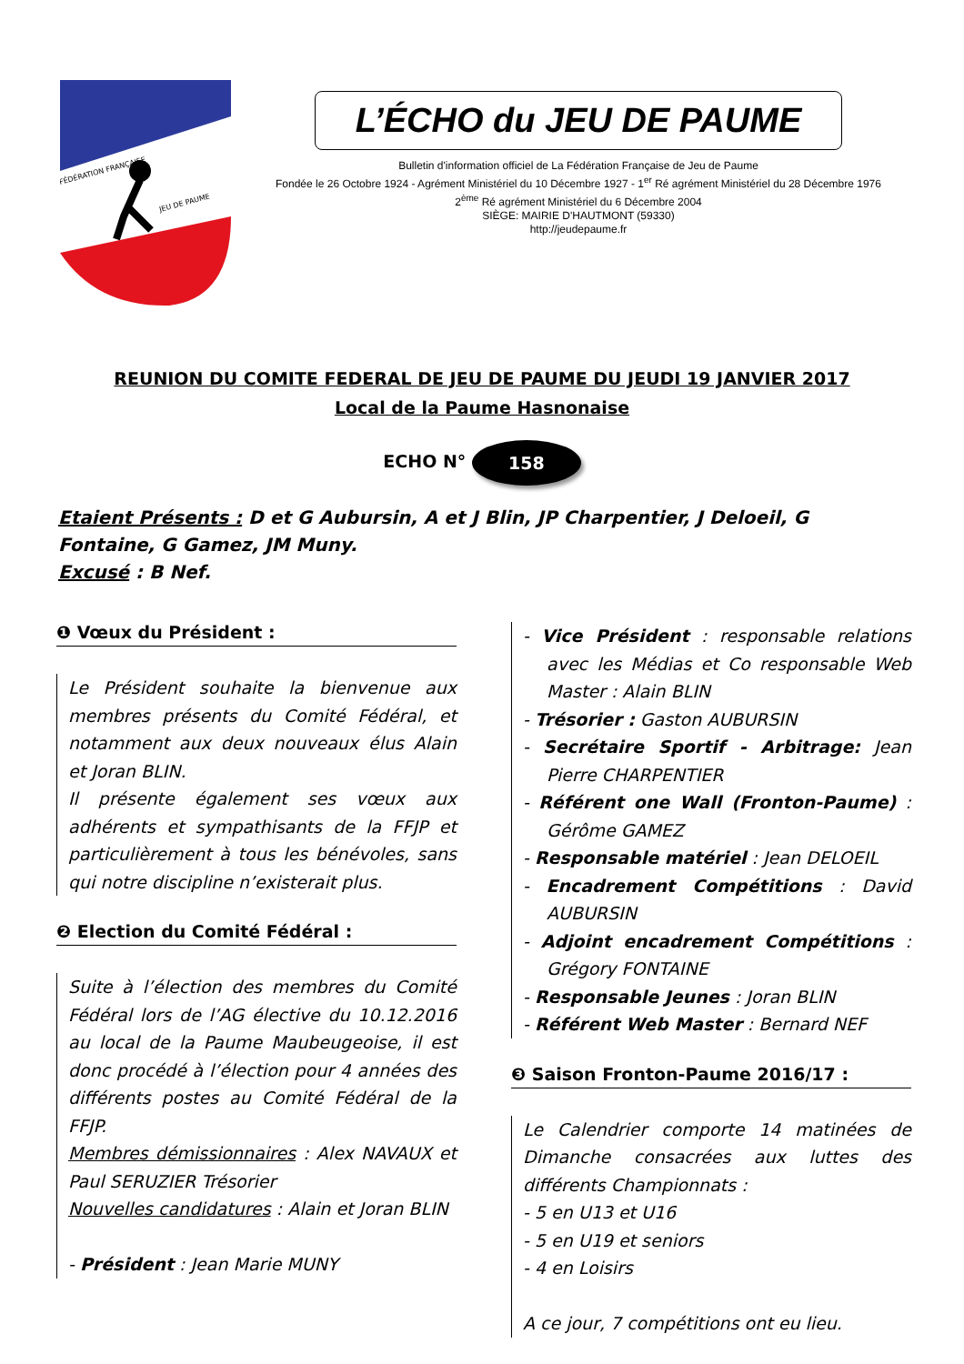FÉDÉRATION FRANÇAISE
JEU DE PAUME
L’ÉCHO du JEU DE PAUME
Bulletin d'information officiel de La Fédération Française de Jeu de Paume
Fondée le 26 Octobre 1924 - Agrément Ministériel du 10 Décembre 1927 - 1<sup>er</sup> Ré agrément Ministériel du 28 Décembre 1976 2<sup>ème</sup> Ré agrément Ministériel du 6 Décembre 2004
SIÈGE: MAIRIE D'HAUTMONT (59330)
http://jeudepaume.fr
REUNION DU COMITE FEDERAL DE JEU DE PAUME DU JEUDI 19 JANVIER 2017
Local de la Paume Hasnonaise
ECHO N° 158
Etaient Présents : D et G Aubursin, A et J Blin, JP Charpentier, J Deloeil, G Fontaine, G Gamez, JM Muny.
Excusé : B Nef.
❶ Vœux du Président :
Le Président souhaite la bienvenue aux membres présents du Comité Fédéral, et notamment aux deux nouveaux élus Alain et Joran BLIN.
Il présente également ses vœux aux adhérents et sympathisants de la FFJP et particulièrement à tous les bénévoles, sans qui notre discipline n’existerait plus.
❷ Election du Comité Fédéral :
Suite à l’élection des membres du Comité Fédéral lors de l’AG élective du 10.12.2016 au local de la Paume Maubeugeoise, il est donc procédé à l’élection pour 4 années des différents postes au Comité Fédéral de la FFJP.
Membres démissionnaires : Alex NAVAUX et Paul SERUZIER Trésorier
Nouvelles candidatures : Alain et Joran BLIN
- Président : Jean Marie MUNY
- Vice Président : responsable relations avec les Médias et Co responsable Web Master : Alain BLIN
- Trésorier : Gaston AUBURSIN
- Secrétaire Sportif - Arbitrage: Jean Pierre CHARPENTIER
- Référent one Wall (Fronton-Paume) : Gérôme GAMEZ
- Responsable matériel : Jean DELOEIL
- Encadrement Compétitions : David AUBURSIN
- Adjoint encadrement Compétitions : Grégory FONTAINE
- Responsable Jeunes : Joran BLIN
- Référent Web Master : Bernard NEF
❸ Saison Fronton-Paume 2016/17 :
Le Calendrier comporte 14 matinées de Dimanche consacrées aux luttes des différents Championnats :
- 5 en U13 et U16
- 5 en U19 et seniors
- 4 en Loisirs
A ce jour, 7 compétitions ont eu lieu.